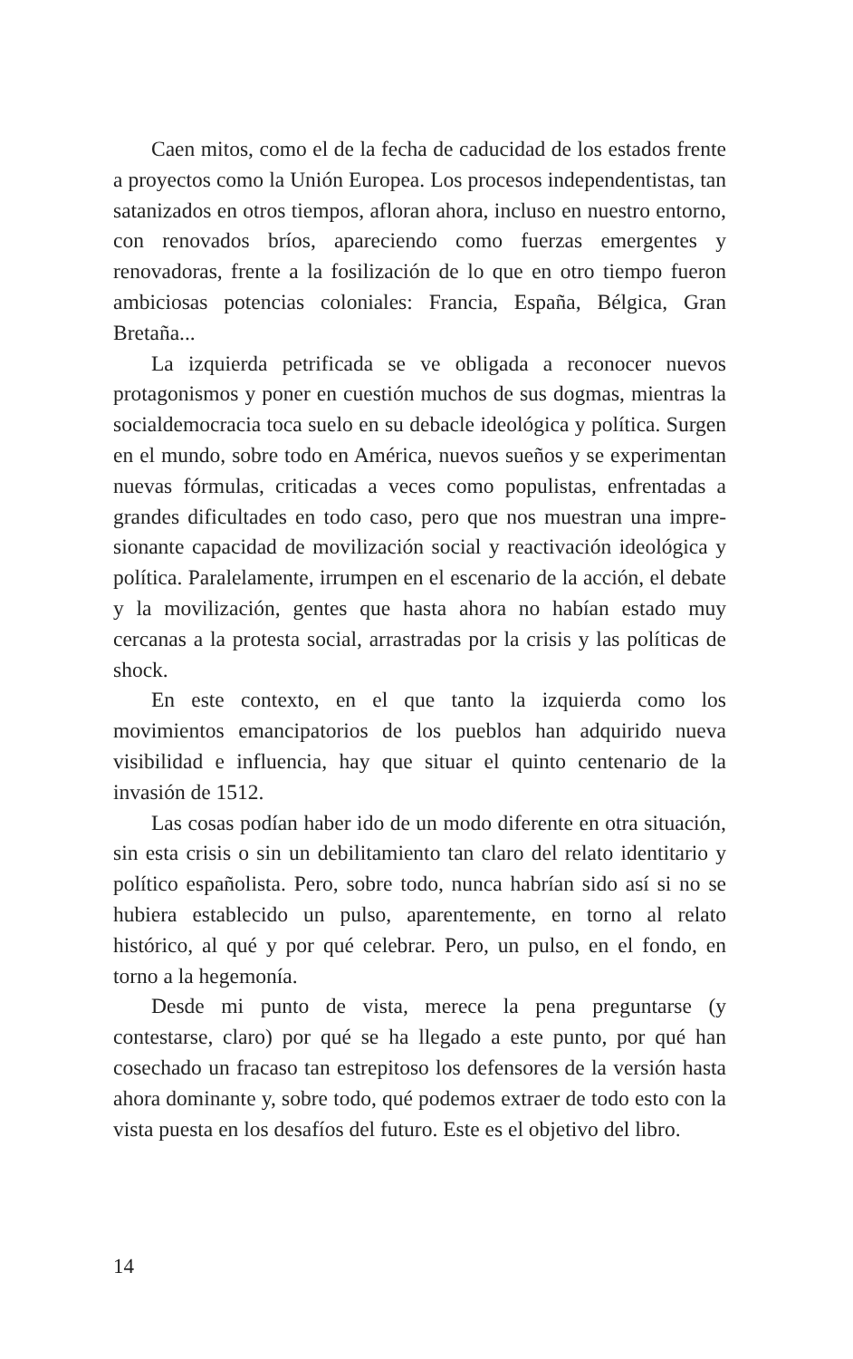Caen mitos, como el de la fecha de caducidad de los esta­dos frente a proyectos como la Unión Europea. Los procesos independentistas, tan satanizados en otros tiempos, afloran ahora, incluso en nuestro entorno, con renovados bríos, apa­reciendo como fuerzas emergentes y renovadoras, frente a la fosilización de lo que en otro tiempo fueron ambiciosas potencias coloniales: Francia, España, Bélgica, Gran Bretaña...
La izquierda petrificada se ve obligada a reconocer nue­vos protagonismos y poner en cuestión muchos de sus dog­mas, mientras la socialdemocracia toca suelo en su debacle ideológica y política. Surgen en el mundo, sobre todo en América, nuevos sueños y se experimentan nuevas fórmulas, criticadas a veces como populistas, enfrentadas a grandes dificultades en todo caso, pero que nos muestran una impre­sionante capacidad de movilización social y reactivación ide­ológica y política. Paralelamente, irrumpen en el escenario de la acción, el debate y la movilización, gentes que hasta ahora no habían estado muy cercanas a la protesta social, arrastra­das por la crisis y las políticas de shock.
En este contexto, en el que tanto la izquierda como los movimientos emancipatorios de los pueblos han adquirido nueva visibilidad e influencia, hay que situar el quinto cente­nario de la invasión de 1512.
Las cosas podían haber ido de un modo diferente en otra situación, sin esta crisis o sin un debilitamiento tan claro del relato identitario y político españolista. Pero, sobre todo, nunca habrían sido así si no se hubiera establecido un pulso, aparentemente, en torno al relato histórico, al qué y por qué celebrar. Pero, un pulso, en el fondo, en torno a la hegemonía.
Desde mi punto de vista, merece la pena preguntarse (y contestarse, claro) por qué se ha llegado a este punto, por qué han cosechado un fracaso tan estrepitoso los defensores de la versión hasta ahora dominante y, sobre todo, qué podemos extraer de todo esto con la vista puesta en los desafíos del futuro. Este es el objetivo del libro.
14